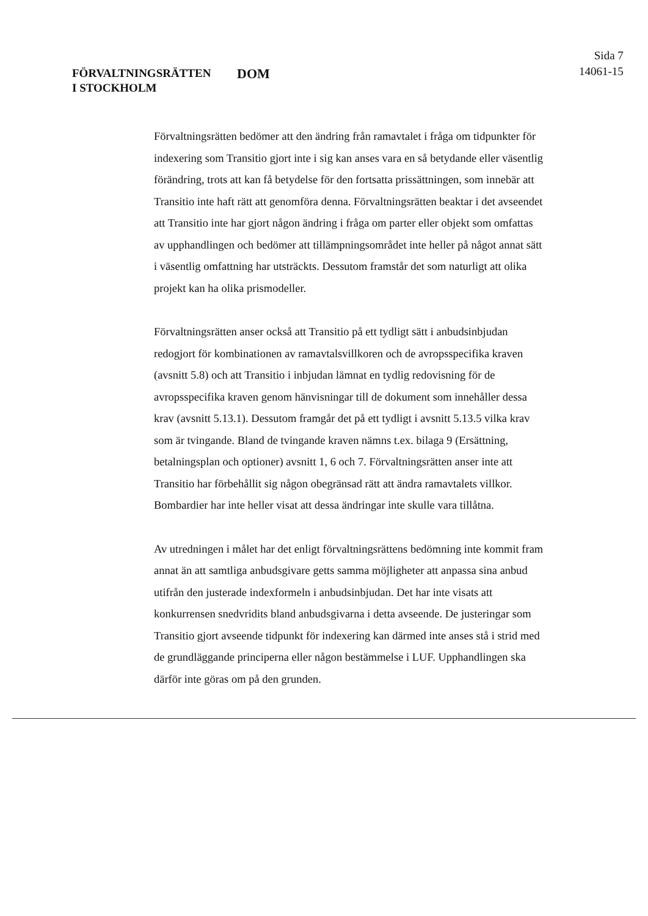FÖRVALTNINGSRÄTTEN
I STOCKHOLM
DOM
Sida 7
14061-15
Förvaltningsrätten bedömer att den ändring från ramavtalet i fråga om tidpunkter för indexering som Transitio gjort inte i sig kan anses vara en så betydande eller väsentlig förändring, trots att kan få betydelse för den fortsatta prissättningen, som innebär att Transitio inte haft rätt att genomföra denna. Förvaltningsrätten beaktar i det avseendet att Transitio inte har gjort någon ändring i fråga om parter eller objekt som omfattas av upphandlingen och bedömer att tillämpningsområdet inte heller på något annat sätt i väsentlig omfattning har utsträckts. Dessutom framstår det som naturligt att olika projekt kan ha olika prismodeller.
Förvaltningsrätten anser också att Transitio på ett tydligt sätt i anbudsinbjudan redogjort för kombinationen av ramavtalsvillkoren och de avropsspecifika kraven (avsnitt 5.8) och att Transitio i inbjudan lämnat en tydlig redovisning för de avropsspecifika kraven genom hänvisningar till de dokument som innehåller dessa krav (avsnitt 5.13.1). Dessutom framgår det på ett tydligt i avsnitt 5.13.5 vilka krav som är tvingande. Bland de tvingande kraven nämns t.ex. bilaga 9 (Ersättning, betalningsplan och optioner) avsnitt 1, 6 och 7. Förvaltningsrätten anser inte att Transitio har förbehållit sig någon obegränsad rätt att ändra ramavtalets villkor. Bombardier har inte heller visat att dessa ändringar inte skulle vara tillåtna.
Av utredningen i målet har det enligt förvaltningsrättens bedömning inte kommit fram annat än att samtliga anbudsgivare getts samma möjligheter att anpassa sina anbud utifrån den justerade indexformeln i anbudsinbjudan. Det har inte visats att konkurrensen snedvridits bland anbudsgivarna i detta avseende. De justeringar som Transitio gjort avseende tidpunkt för indexering kan därmed inte anses stå i strid med de grundläggande principerna eller någon bestämmelse i LUF. Upphandlingen ska därför inte göras om på den grunden.